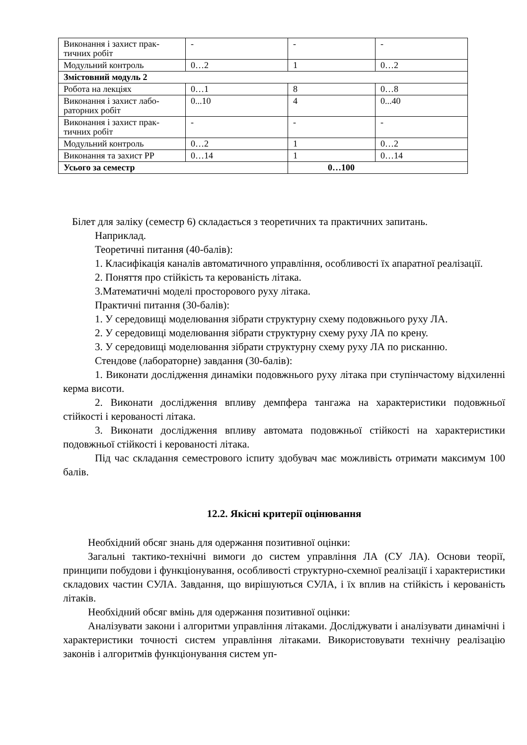| Виконання і захист прак- тичних робіт | - | - | - |
| Модульний контроль | 0…2 | 1 | 0…2 |
| Змістовний модуль 2 | | | |
| Робота на лекціях | 0…1 | 8 | 0…8 |
| Виконання і захист лабо- раторних робіт | 0...10 | 4 | 0...40 |
| Виконання і захист прак- тичних робіт | - | - | - |
| Модульний контроль | 0…2 | 1 | 0…2 |
| Виконання та захист РР | 0…14 | 1 | 0…14 |
| Усього за семестр | | 0…100 | |
Білет для заліку (семестр 6) складається з теоретичних та практичних запитань.
Наприклад.
Теоретичні питання (40-балів):
1. Класифікація каналів автоматичного управління, особливості їх апаратної реалізації.
2. Поняття про стійкість та керованість літака.
3.Математичні моделі просторового руху літака.
Практичні питання (30-балів):
1. У середовищі моделювання зібрати структурну схему подовжнього руху ЛА.
2. У середовищі моделювання зібрати структурну схему руху ЛА по крену.
3. У середовищі моделювання зібрати структурну схему руху ЛА по рисканню.
Стендове (лабораторне) завдання (30-балів):
1. Виконати дослідження динаміки подовжнього руху літака при ступінчастому відхиленні керма висоти.
2. Виконати дослідження впливу демпфера тангажа на характеристики подовжньої стійкості і керованості літака.
3. Виконати дослідження впливу автомата подовжньої стійкості на характеристики подовжньої стійкості і керованості літака.
Під час складання семестрового іспиту здобувач має можливість отримати максимум 100 балів.
12.2. Якісні критерії оцінювання
Необхідний обсяг знань для одержання позитивної оцінки:
Загальні тактико-технічні вимоги до систем управління ЛА (СУ ЛА). Основи теорії, принципи побудови і функціонування, особливості структурно-схемної реалізації і характеристики складових частин СУЛА. Завдання, що вирішуються СУЛА, і їх вплив на стійкість і керованість літаків.
Необхідний обсяг вмінь для одержання позитивної оцінки:
Аналізувати закони і алгоритми управління літаками. Досліджувати і аналізувати динамічні і характеристики точності систем управління літаками. Використовувати технічну реалізацію законів і алгоритмів функціонування систем уп-